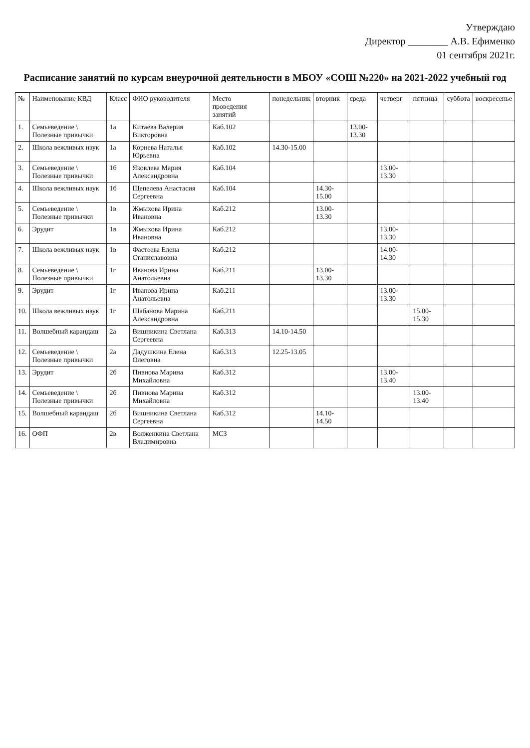Утверждаю
Директор ________ А.В. Ефименко
01 сентября 2021г.
Расписание занятий по курсам внеурочной деятельности в МБОУ «СОШ №220» на 2021-2022 учебный год
| № | Наименование КВД | Класс | ФИО руководителя | Место проведения занятий | понедельник | вторник | среда | четверг | пятница | суббота | воскресенье |
| --- | --- | --- | --- | --- | --- | --- | --- | --- | --- | --- | --- |
| 1. | Семьеведение \ Полезные привычки | 1а | Китаева Валерия Викторовна | Каб.102 | | | 13.00-13.30 | | | | |
| 2. | Школа вежливых наук | 1а | Корнева Наталья Юрьевна | Каб.102 | 14.30-15.00 | | | | | | |
| 3. | Семьеведение \ Полезные привычки | 1б | Яковлева Мария Александровна | Каб.104 | | | | 13.00-13.30 | | | |
| 4. | Школа вежливых наук | 1б | Щепелева Анастасия Сергеевна | Каб.104 | | 14.30-15.00 | | | | | |
| 5. | Семьеведение \ Полезные привычки | 1в | Жмыхова Ирина Ивановна | Каб.212 | | 13.00-13.30 | | | | | |
| 6. | Эрудит | 1в | Жмыхова Ирина Ивановна | Каб.212 | | | | 13.00-13.30 | | | |
| 7. | Школа вежливых наук | 1в | Фастеева Елена Станиславовна | Каб.212 | | | | 14.00-14.30 | | | |
| 8. | Семьеведение \ Полезные привычки | 1г | Иванова Ирина Анатольевна | Каб.211 | | 13.00-13.30 | | | | | |
| 9. | Эрудит | 1г | Иванова Ирина Анатольевна | Каб.211 | | | | 13.00-13.30 | | | |
| 10. | Школа вежливых наук | 1г | Шабанова Марина Александровна | Каб.211 | | | | | 15.00-15.30 | | |
| 11. | Волшебный карандаш | 2а | Вишникина Светлана Сергеевна | Каб.313 | 14.10-14.50 | | | | | | |
| 12. | Семьеведение \ Полезные привычки | 2а | Дадушкина Елена Олеговна | Каб.313 | 12.25-13.05 | | | | | | |
| 13. | Эрудит | 2б | Пивнова Марина Михайловна | Каб.312 | | | | 13.00-13.40 | | | |
| 14. | Семьеведение \ Полезные привычки | 2б | Пивнова Марина Михайловна | Каб.312 | | | | | 13.00-13.40 | | |
| 15. | Волшебный карандаш | 2б | Вишникина Светлана Сергеевна | Каб.312 | | 14.10-14.50 | | | | | |
| 16. | ОФП | 2в | Волженкина Светлана Владимировна | МСЗ | | | | | | | |